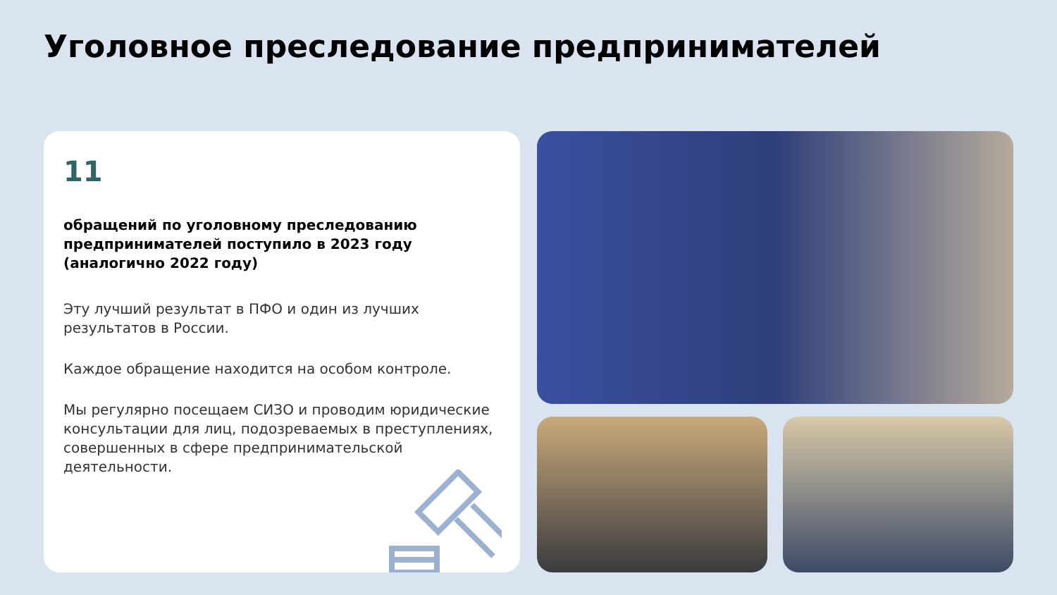Уголовное преследование предпринимателей
11
обращений по уголовному преследованию предпринимателей поступило в 2023 году (аналогично 2022 году)
Эту лучший результат в ПФО и один из лучших результатов в России.
Каждое обращение находится на особом контроле.
Мы регулярно посещаем СИЗО и проводим юридические консультации для лиц, подозреваемых в преступлениях, совершенных в сфере предпринимательской деятельности.